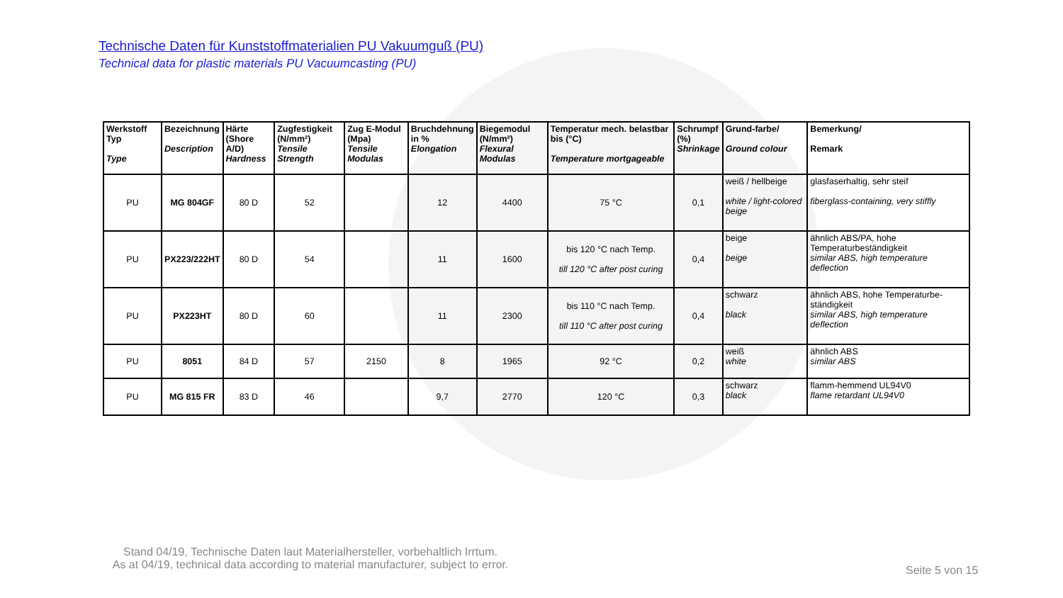Technische Daten für Kunststoffmaterialien PU Vakuumguß (PU)
Technical data for plastic materials PU Vacuumcasting (PU)
| Werkstoff Typ Type | Bezeichnung Description | Härte (Shore A/D) Hardness | Zugfestigkeit (N/mm²) Tensile Strength | Zug E-Modul (Mpa) Tensile Modulas | Bruchdehnung in % Elongation | Biegemodul (N/mm²) Flexural Modulas | Temperatur mech. belastbar bis (°C) Temperature mortgageable | Schrumpf (%) Shrinkage | Grund-farbe/ Ground colour | Bemerkung/ Remark |
| --- | --- | --- | --- | --- | --- | --- | --- | --- | --- | --- |
| PU | MG 804GF | 80 D | 52 | | 12 | 4400 | 75 °C | 0,1 | weiß / hellbeige white / light-colored beige | glasfaserhaltig, sehr steif fiberglass-containing, very stiffly |
| PU | PX223/222HT | 80 D | 54 | | 11 | 1600 | bis 120 °C nach Temp. till 120 °C after post curing | 0,4 | beige beige | ähnlich ABS/PA, hohe Temperaturbeständigkeit similar ABS, high temperature deflection |
| PU | PX223HT | 80 D | 60 | | 11 | 2300 | bis 110 °C nach Temp. till 110 °C after post curing | 0,4 | schwarz black | ähnlich ABS, hohe Temperaturbe-ständigkeit similar ABS, high temperature deflection |
| PU | 8051 | 84 D | 57 | 2150 | 8 | 1965 | 92 °C | 0,2 | weiß white | ähnlich ABS similar ABS |
| PU | MG 815 FR | 83 D | 46 | | 9,7 | 2770 | 120 °C | 0,3 | schwarz black | flamm-hemmend UL94V0 flame retardant UL94V0 |
Stand 04/19, Technische Daten laut Materialhersteller, vorbehaltlich Irrtum.
As at 04/19, technical data according to material manufacturer, subject to error.
Seite 5 von 15